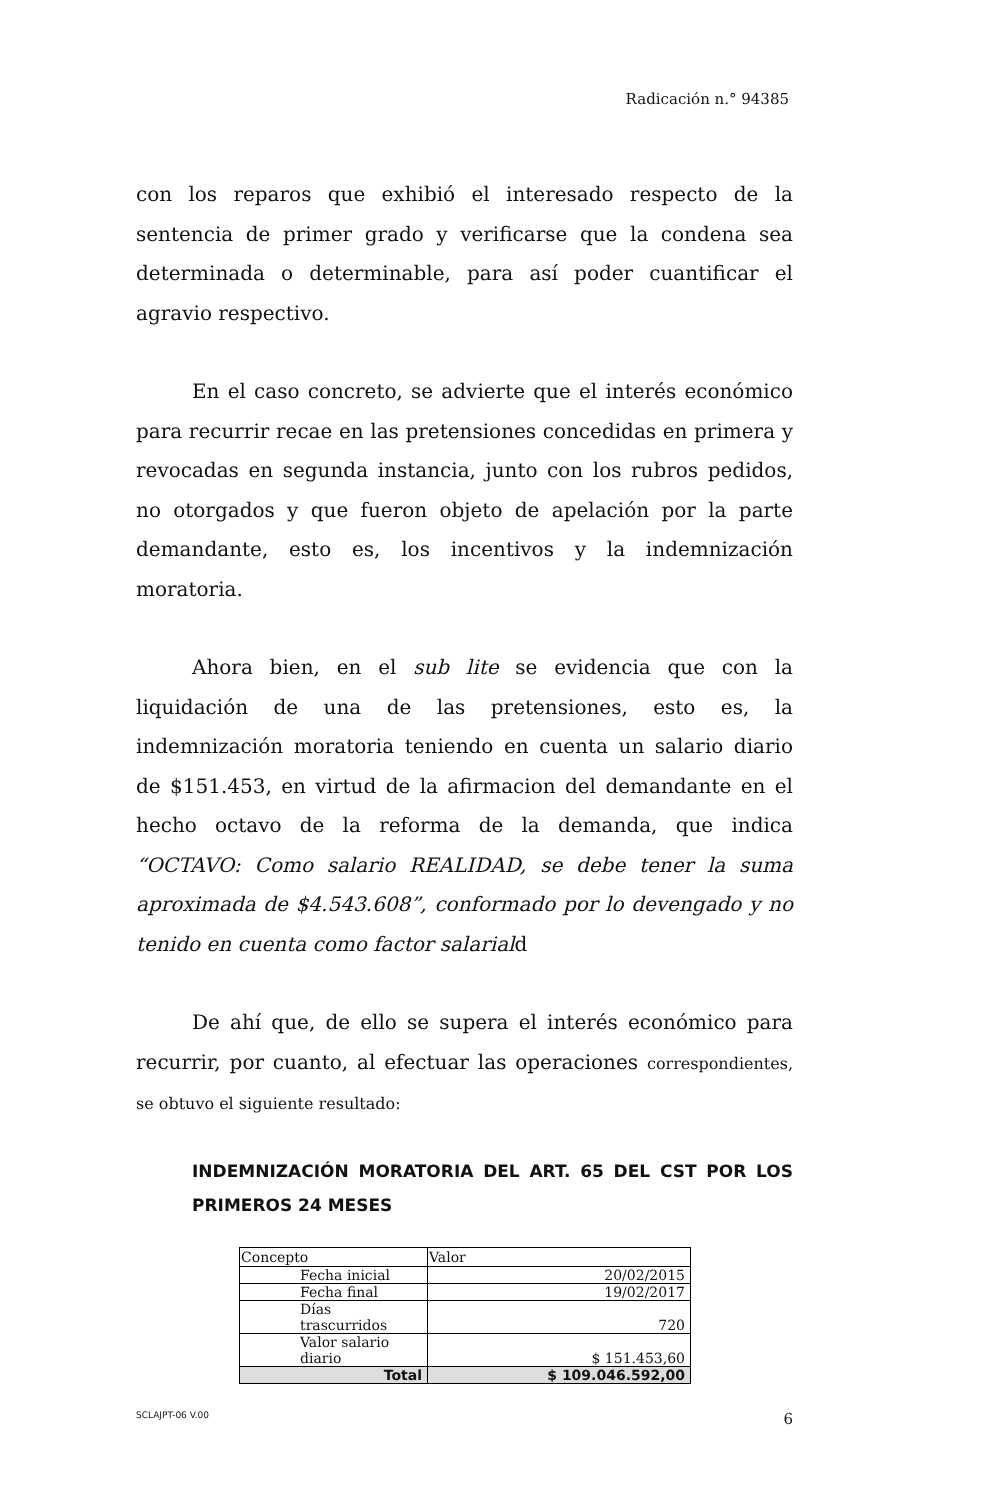Radicación n.° 94385
con los reparos que exhibió el interesado respecto de la sentencia de primer grado y verificarse que la condena sea determinada o determinable, para así poder cuantificar el agravio respectivo.
En el caso concreto, se advierte que el interés económico para recurrir recae en las pretensiones concedidas en primera y revocadas en segunda instancia, junto con los rubros pedidos, no otorgados y que fueron objeto de apelación por la parte demandante, esto es, los incentivos y la indemnización moratoria.
Ahora bien, en el sub lite se evidencia que con la liquidación de una de las pretensiones, esto es, la indemnización moratoria teniendo en cuenta un salario diario de $151.453, en virtud de la afirmacion del demandante en el hecho octavo de la reforma de la demanda, que indica “OCTAVO: Como salario REALIDAD, se debe tener la suma aproximada de $4.543.608”, conformado por lo devengado y no tenido en cuenta como factor salariald
De ahí que, de ello se supera el interés económico para recurrir, por cuanto, al efectuar las operaciones correspondientes, se obtuvo el siguiente resultado:
INDEMNIZACIÓN MORATORIA DEL ART. 65 DEL CST POR LOS PRIMEROS 24 MESES
| Concepto | Valor |
| --- | --- |
| Fecha inicial | 20/02/2015 |
| Fecha final | 19/02/2017 |
| Días trascurridos | 720 |
| Valor salario diario | $ 151.453,60 |
| Total | $ 109.046.592,00 |
SCLAJPT-06 V.00 6